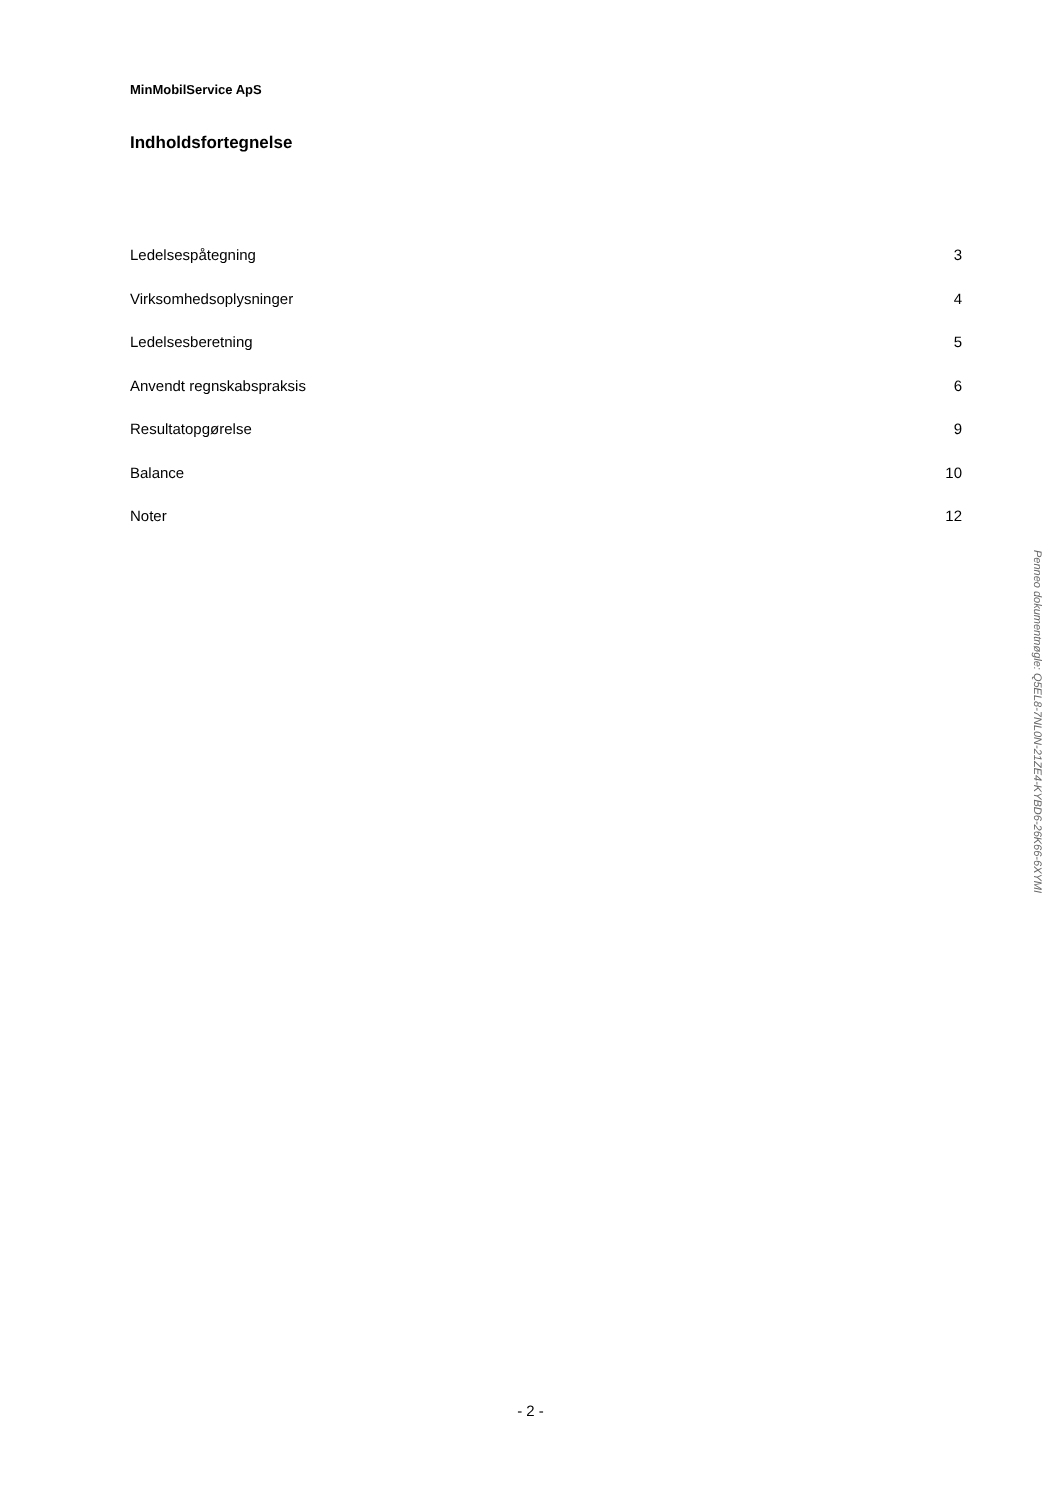MinMobilService ApS
Indholdsfortegnelse
| Ledelsespåtegning | 3 |
| Virksomhedsoplysninger | 4 |
| Ledelsesberetning | 5 |
| Anvendt regnskabspraksis | 6 |
| Resultatopgørelse | 9 |
| Balance | 10 |
| Noter | 12 |
Penneo dokumentnøgle: Q5EL8-7NL0N-21ZE4-KYBD6-26K66-6XYMI
- 2 -